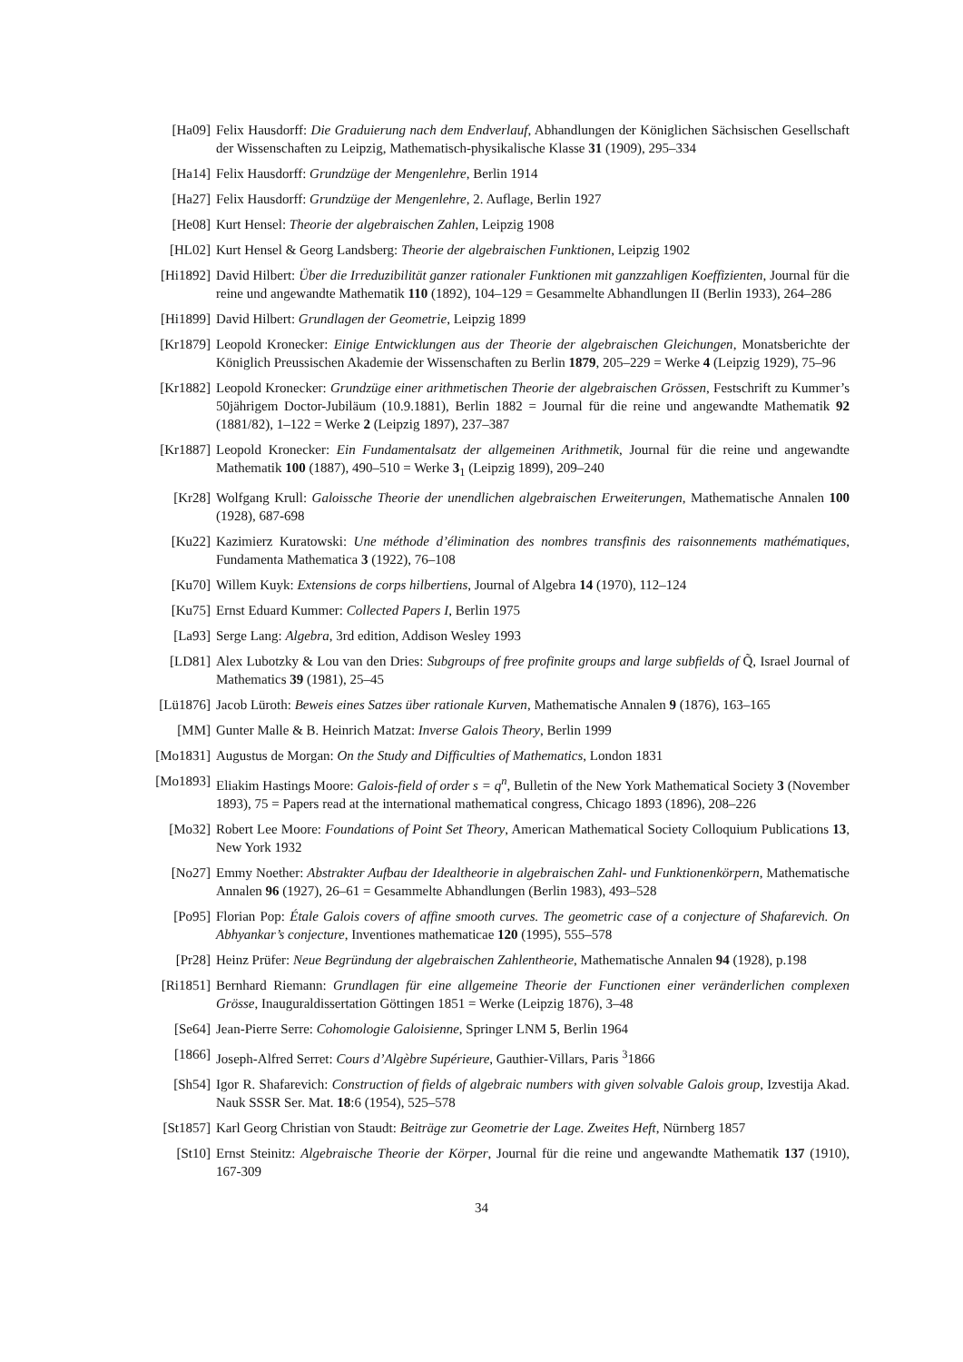[Ha09] Felix Hausdorff: Die Graduierung nach dem Endverlauf, Abhandlungen der Königlichen Sächsischen Gesellschaft der Wissenschaften zu Leipzig, Mathematisch-physikalische Klasse 31 (1909), 295–334
[Ha14] Felix Hausdorff: Grundzüge der Mengenlehre, Berlin 1914
[Ha27] Felix Hausdorff: Grundzüge der Mengenlehre, 2. Auflage, Berlin 1927
[He08] Kurt Hensel: Theorie der algebraischen Zahlen, Leipzig 1908
[HL02] Kurt Hensel & Georg Landsberg: Theorie der algebraischen Funktionen, Leipzig 1902
[Hi1892] David Hilbert: Über die Irreduzibilität ganzer rationaler Funktionen mit ganzzahligen Koeffizienten, Journal für die reine und angewandte Mathematik 110 (1892), 104–129 = Gesammelte Abhandlungen II (Berlin 1933), 264–286
[Hi1899] David Hilbert: Grundlagen der Geometrie, Leipzig 1899
[Kr1879] Leopold Kronecker: Einige Entwicklungen aus der Theorie der algebraischen Gleichungen, Monatsberichte der Königlich Preussischen Akademie der Wissenschaften zu Berlin 1879, 205–229 = Werke 4 (Leipzig 1929), 75–96
[Kr1882] Leopold Kronecker: Grundzüge einer arithmetischen Theorie der algebraischen Grössen, Festschrift zu Kummer’s 50jährigem Doctor-Jubiläum (10.9.1881), Berlin 1882 = Journal für die reine und angewandte Mathematik 92 (1881/82), 1–122 = Werke 2 (Leipzig 1897), 237–387
[Kr1887] Leopold Kronecker: Ein Fundamentalsatz der allgemeinen Arithmetik, Journal für die reine und angewandte Mathematik 100 (1887), 490–510 = Werke 3<sub>1</sub> (Leipzig 1899), 209–240
[Kr28] Wolfgang Krull: Galoissche Theorie der unendlichen algebraischen Erweiterungen, Mathematische Annalen 100 (1928), 687-698
[Ku22] Kazimierz Kuratowski: Une méthode d’élimination des nombres transfinis des raisonnements mathématiques, Fundamenta Mathematica 3 (1922), 76–108
[Ku70] Willem Kuyk: Extensions de corps hilbertiens, Journal of Algebra 14 (1970), 112–124
[Ku75] Ernst Eduard Kummer: Collected Papers I, Berlin 1975
[La93] Serge Lang: Algebra, 3rd edition, Addison Wesley 1993
[LD81] Alex Lubotzky & Lou van den Dries: Subgroups of free profinite groups and large subfields of Q̃, Israel Journal of Mathematics 39 (1981), 25–45
[Lü1876] Jacob Lüroth: Beweis eines Satzes über rationale Kurven, Mathematische Annalen 9 (1876), 163–165
[MM] Gunter Malle & B. Heinrich Matzat: Inverse Galois Theory, Berlin 1999
[Mo1831] Augustus de Morgan: On the Study and Difficulties of Mathematics, London 1831
[Mo1893] Eliakim Hastings Moore: Galois-field of order s = q<sup>n</sup>, Bulletin of the New York Mathematical Society 3 (November 1893), 75 = Papers read at the international mathematical congress, Chicago 1893 (1896), 208–226
[Mo32] Robert Lee Moore: Foundations of Point Set Theory, American Mathematical Society Colloquium Publications 13, New York 1932
[No27] Emmy Noether: Abstrakter Aufbau der Idealtheorie in algebraischen Zahl- und Funktionenkörpern, Mathematische Annalen 96 (1927), 26–61 = Gesammelte Abhandlungen (Berlin 1983), 493–528
[Po95] Florian Pop: Étale Galois covers of affine smooth curves. The geometric case of a conjecture of Shafarevich. On Abhyankar’s conjecture, Inventiones mathematicae 120 (1995), 555–578
[Pr28] Heinz Prüfer: Neue Begründung der algebraischen Zahlentheorie, Mathematische Annalen 94 (1928), p.198
[Ri1851] Bernhard Riemann: Grundlagen für eine allgemeine Theorie der Functionen einer veränderlichen complexen Grösse, Inauguraldissertation Göttingen 1851 = Werke (Leipzig 1876), 3–48
[Se64] Jean-Pierre Serre: Cohomologie Galoisienne, Springer LNM 5, Berlin 1964
[1866] Joseph-Alfred Serret: Cours d’Algèbre Supérieure, Gauthier-Villars, Paris <sup>3</sup>1866
[Sh54] Igor R. Shafarevich: Construction of fields of algebraic numbers with given solvable Galois group, Izvestija Akad. Nauk SSSR Ser. Mat. 18:6 (1954), 525–578
[St1857] Karl Georg Christian von Staudt: Beiträge zur Geometrie der Lage. Zweites Heft, Nürnberg 1857
[St10] Ernst Steinitz: Algebraische Theorie der Körper, Journal für die reine und angewandte Mathematik 137 (1910), 167-309
34